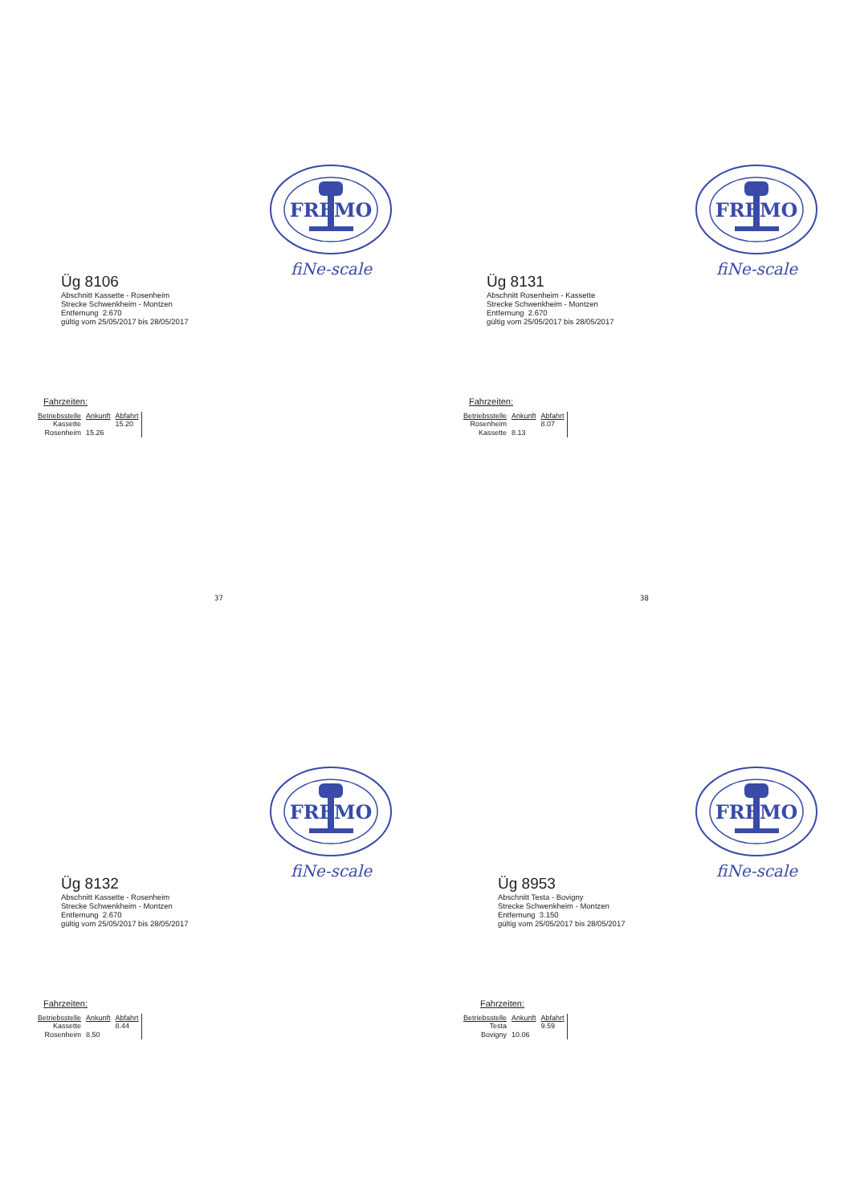FREMO
fiNe-scale
Üg 8106
Abschnitt Kassette - Rosenheim
Strecke Schwenkheim - Montzen
Entfernung 2.670
gültig vom 25/05/2017 bis 28/05/2017
Fahrzeiten:
| Betriebsstelle | Ankunft | Abfahrt |
| --- | --- | --- |
| Kassette | | 15.20 |
| Rosenheim | 15.26 | |
37
FREMO
fiNe-scale
Üg 8131
Abschnitt Rosenheim - Kassette
Strecke Schwenkheim - Montzen
Entfernung 2.670
gültig vom 25/05/2017 bis 28/05/2017
Fahrzeiten:
| Betriebsstelle | Ankunft | Abfahrt |
| --- | --- | --- |
| Rosenheim | | 8.07 |
| Kassette | 8.13 | |
38
FREMO
fiNe-scale
Üg 8132
Abschnitt Kassette - Rosenheim
Strecke Schwenkheim - Montzen
Entfernung 2.670
gültig vom 25/05/2017 bis 28/05/2017
Fahrzeiten:
| Betriebsstelle | Ankunft | Abfahrt |
| --- | --- | --- |
| Kassette | | 8.44 |
| Rosenheim | 8.50 | |
FREMO
fiNe-scale
Üg 8953
Abschnitt Testa - Bovigny
Strecke Schwenkheim - Montzen
Entfernung 3.150
gültig vom 25/05/2017 bis 28/05/2017
Fahrzeiten:
| Betriebsstelle | Ankunft | Abfahrt |
| --- | --- | --- |
| Testa | | 9.59 |
| Bovigny | 10.06 | |